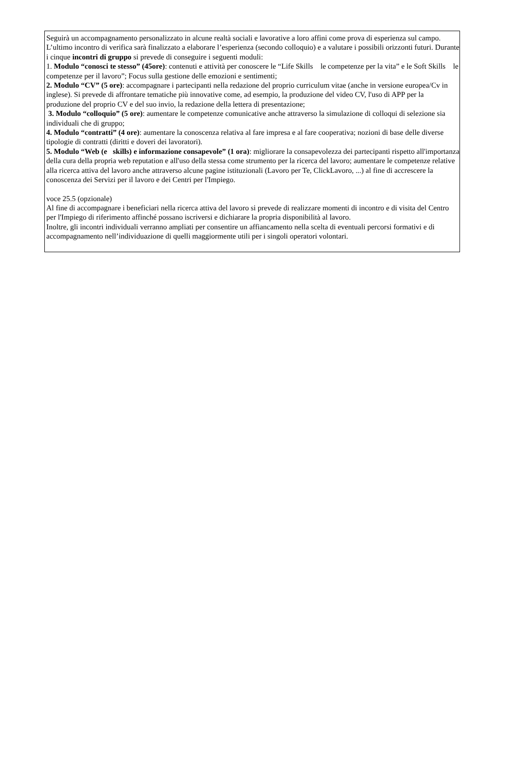Seguirà un accompagnamento personalizzato in alcune realtà sociali e lavorative a loro affini come prova di esperienza sul campo. L’ultimo incontro di verifica sarà finalizzato a elaborare l’esperienza (secondo colloquio) e a valutare i possibili orizzonti futuri. Durante i cinque incontri di gruppo si prevede di conseguire i seguenti moduli:
1. Modulo “conosci te stesso” (45ore): contenuti e attività per conoscere le “Life Skills le competenze per la vita” e le Soft Skills le competenze per il lavoro”; Focus sulla gestione delle emozioni e sentimenti;
2. Modulo “CV” (5 ore): accompagnare i partecipanti nella redazione del proprio curriculum vitae (anche in versione europea/Cv in inglese). Si prevede di affrontare tematiche più innovative come, ad esempio, la produzione del video CV, l'uso di APP per la produzione del proprio CV e del suo invio, la redazione della lettera di presentazione;
3. Modulo “colloquio” (5 ore): aumentare le competenze comunicative anche attraverso la simulazione di colloqui di selezione sia individuali che di gruppo;
4. Modulo “contratti” (4 ore): aumentare la conoscenza relativa al fare impresa e al fare cooperativa; nozioni di base delle diverse tipologie di contratti (diritti e doveri dei lavoratori).
5. Modulo “Web (e skills) e informazione consapevole” (1 ora): migliorare la consapevolezza dei partecipanti rispetto all'importanza della cura della propria web reputation e all'uso della stessa come strumento per la ricerca del lavoro; aumentare le competenze relative alla ricerca attiva del lavoro anche attraverso alcune pagine istituzionali (Lavoro per Te, ClickLavoro, ...) al fine di accrescere la conoscenza dei Servizi per il lavoro e dei Centri per l'Impiego.
voce 25.5 (opzionale)
Al fine di accompagnare i beneficiari nella ricerca attiva del lavoro si prevede di realizzare momenti di incontro e di visita del Centro per l'Impiego di riferimento affinché possano iscriversi e dichiarare la propria disponibilità al lavoro.
Inoltre, gli incontri individuali verranno ampliati per consentire un affiancamento nella scelta di eventuali percorsi formativi e di accompagnamento nell’individuazione di quelli maggiormente utili per i singoli operatori volontari.